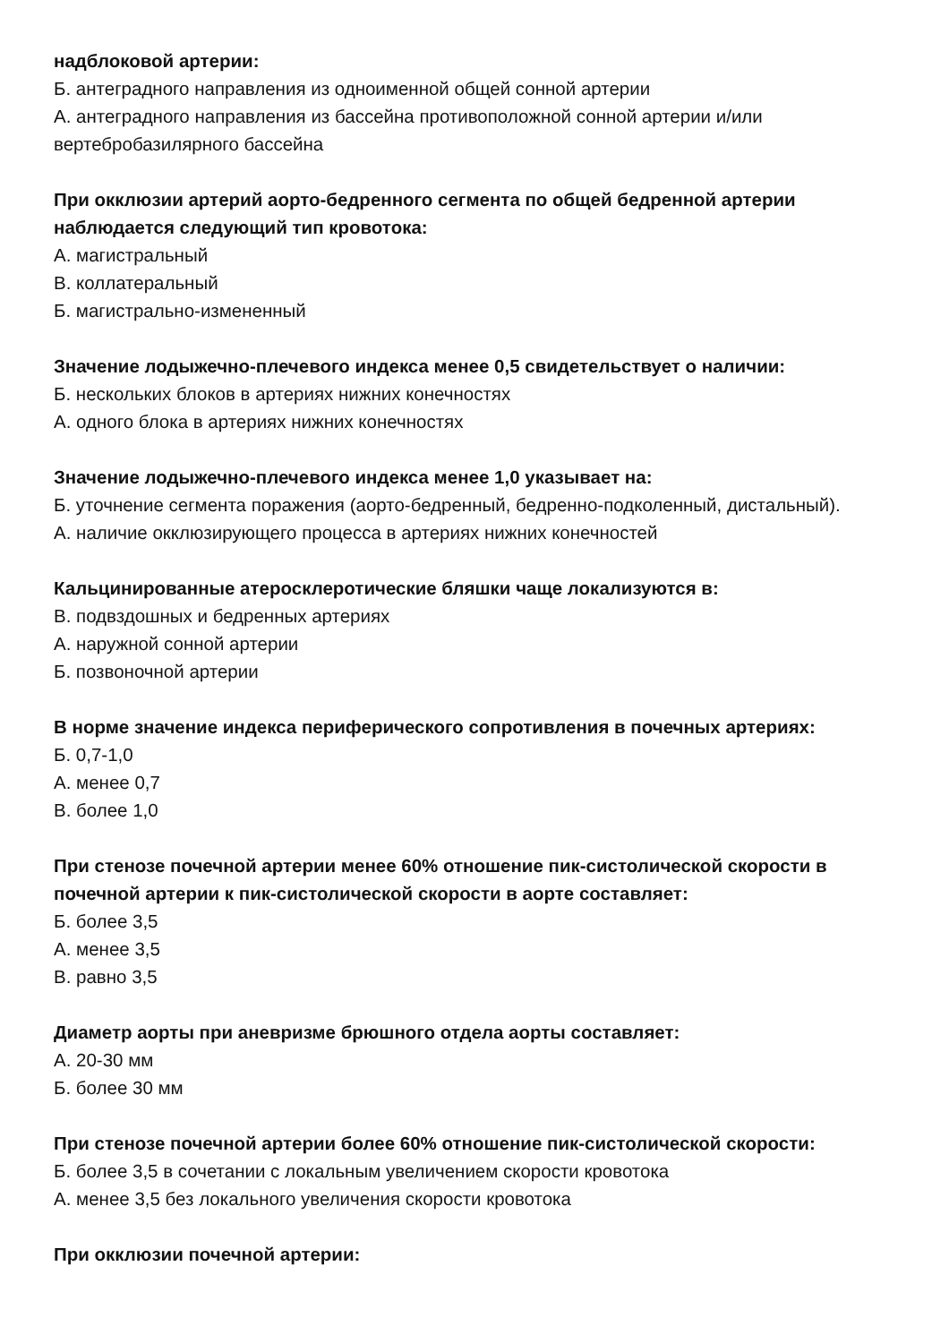надблоковой артерии:
Б. антеградного направления из одноименной общей сонной артерии
А. антеградного направления из бассейна противоположной сонной артерии и/или вертебробазилярного бассейна
При окклюзии артерий аорто-бедренного сегмента по общей бедренной артерии наблюдается следующий тип кровотока:
А. магистральный
В. коллатеральный
Б. магистрально-измененный
Значение лодыжечно-плечевого индекса менее 0,5 свидетельствует о наличии:
Б. нескольких блоков в артериях нижних конечностях
А. одного блока в артериях нижних конечностях
Значение лодыжечно-плечевого индекса менее 1,0 указывает на:
Б. уточнение сегмента поражения (аорто-бедренный, бедренно-подколенный, дистальный).
А. наличие окклюзирующего процесса в артериях нижних конечностей
Кальцинированные атеросклеротические бляшки чаще локализуются в:
В. подвздошных и бедренных артериях
А. наружной сонной артерии
Б. позвоночной артерии
В норме значение индекса периферического сопротивления в почечных артериях:
Б. 0,7-1,0
А. менее 0,7
В. более 1,0
При стенозе почечной артерии менее 60% отношение пик-систолической скорости в почечной артерии к пик-систолической скорости в аорте составляет:
Б. более 3,5
А. менее 3,5
В. равно 3,5
Диаметр аорты при аневризме брюшного отдела аорты составляет:
А. 20-30 мм
Б. более 30 мм
При стенозе почечной артерии более 60% отношение пик-систолической скорости:
Б. более 3,5 в сочетании с локальным увеличением скорости кровотока
А. менее 3,5 без локального увеличения скорости кровотока
При окклюзии почечной артерии: